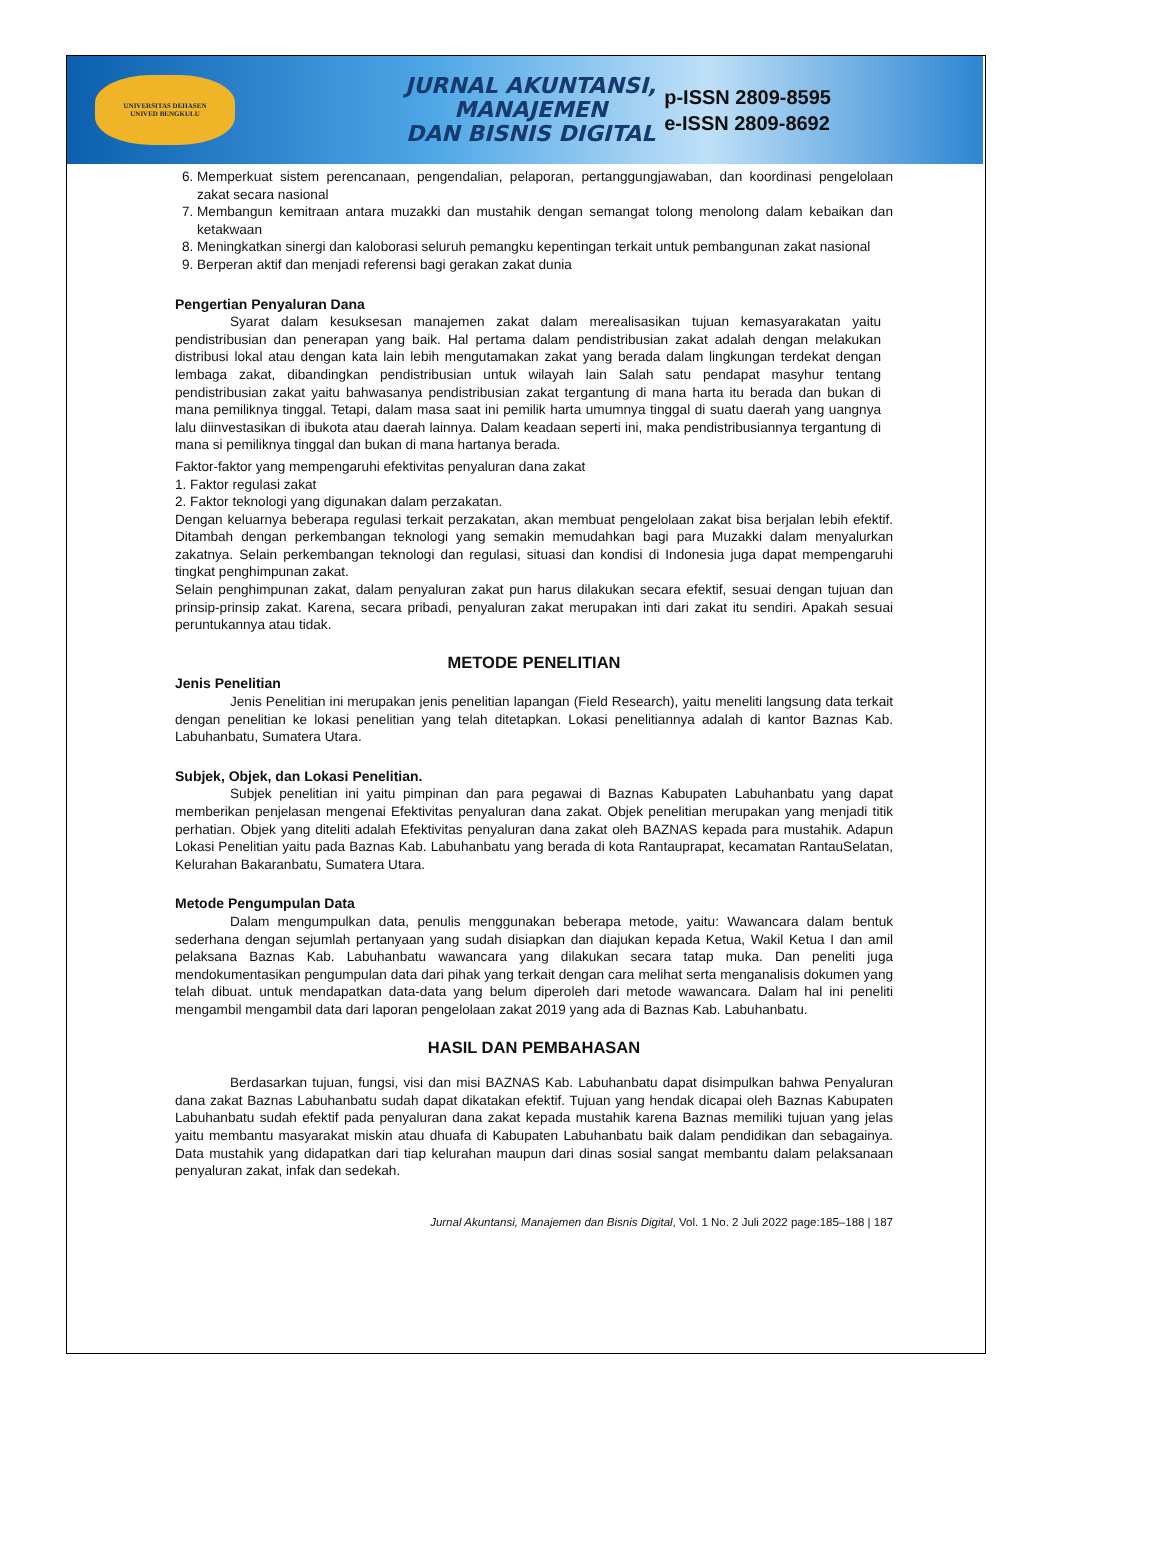UNIVERSITAS DEHASEN
UNIVED BENGKULU
JURNAL AKUNTANSI,
MANAJEMEN
DAN BISNIS DIGITAL
p-ISSN 2809-8595
e-ISSN 2809-8692
6. Memperkuat sistem perencanaan, pengendalian, pelaporan, pertanggungjawaban, dan koordinasi pengelolaan zakat secara nasional
7. Membangun kemitraan antara muzakki dan mustahik dengan semangat tolong menolong dalam kebaikan dan ketakwaan
8. Meningkatkan sinergi dan kaloborasi seluruh pemangku kepentingan terkait untuk pembangunan zakat nasional
9. Berperan aktif dan menjadi referensi bagi gerakan zakat dunia
Pengertian Penyaluran Dana
Syarat dalam kesuksesan manajemen zakat dalam merealisasikan tujuan kemasyarakatan yaitu pendistribusian dan penerapan yang baik. Hal pertama dalam pendistribusian zakat adalah dengan melakukan distribusi lokal atau dengan kata lain lebih mengutamakan zakat yang berada dalam lingkungan terdekat dengan lembaga zakat, dibandingkan pendistribusian untuk wilayah lain Salah satu pendapat masyhur tentang pendistribusian zakat yaitu bahwasanya pendistribusian zakat tergantung di mana harta itu berada dan bukan di mana pemiliknya tinggal. Tetapi, dalam masa saat ini pemilik harta umumnya tinggal di suatu daerah yang uangnya lalu diinvestasikan di ibukota atau daerah lainnya. Dalam keadaan seperti ini, maka pendistribusiannya tergantung di mana si pemiliknya tinggal dan bukan di mana hartanya berada.
Faktor-faktor yang mempengaruhi efektivitas penyaluran dana zakat
1. Faktor regulasi zakat
2. Faktor teknologi yang digunakan dalam perzakatan.
Dengan keluarnya beberapa regulasi terkait perzakatan, akan membuat pengelolaan zakat bisa berjalan lebih efektif. Ditambah dengan perkembangan teknologi yang semakin memudahkan bagi para Muzakki dalam menyalurkan zakatnya. Selain perkembangan teknologi dan regulasi, situasi dan kondisi di Indonesia juga dapat mempengaruhi tingkat penghimpunan zakat.
Selain penghimpunan zakat, dalam penyaluran zakat pun harus dilakukan secara efektif, sesuai dengan tujuan dan prinsip-prinsip zakat. Karena, secara pribadi, penyaluran zakat merupakan inti dari zakat itu sendiri. Apakah sesuai peruntukannya atau tidak.
METODE PENELITIAN
Jenis Penelitian
Jenis Penelitian ini merupakan jenis penelitian lapangan (Field Research), yaitu meneliti langsung data terkait dengan penelitian ke lokasi penelitian yang telah ditetapkan. Lokasi penelitiannya adalah di kantor Baznas Kab. Labuhanbatu, Sumatera Utara.
Subjek, Objek, dan Lokasi Penelitian.
Subjek penelitian ini yaitu pimpinan dan para pegawai di Baznas Kabupaten Labuhanbatu yang dapat memberikan penjelasan mengenai Efektivitas penyaluran dana zakat. Objek penelitian merupakan yang menjadi titik perhatian. Objek yang diteliti adalah Efektivitas penyaluran dana zakat oleh BAZNAS kepada para mustahik. Adapun Lokasi Penelitian yaitu pada Baznas Kab. Labuhanbatu yang berada di kota Rantauprapat, kecamatan RantauSelatan, Kelurahan Bakaranbatu, Sumatera Utara.
Metode Pengumpulan Data
Dalam mengumpulkan data, penulis menggunakan beberapa metode, yaitu: Wawancara dalam bentuk sederhana dengan sejumlah pertanyaan yang sudah disiapkan dan diajukan kepada Ketua, Wakil Ketua I dan amil pelaksana Baznas Kab. Labuhanbatu wawancara yang dilakukan secara tatap muka. Dan peneliti juga mendokumentasikan pengumpulan data dari pihak yang terkait dengan cara melihat serta menganalisis dokumen yang telah dibuat. untuk mendapatkan data-data yang belum diperoleh dari metode wawancara. Dalam hal ini peneliti mengambil mengambil data dari laporan pengelolaan zakat 2019 yang ada di Baznas Kab. Labuhanbatu.
HASIL DAN PEMBAHASAN
Berdasarkan tujuan, fungsi, visi dan misi BAZNAS Kab. Labuhanbatu dapat disimpulkan bahwa Penyaluran dana zakat Baznas Labuhanbatu sudah dapat dikatakan efektif. Tujuan yang hendak dicapai oleh Baznas Kabupaten Labuhanbatu sudah efektif pada penyaluran dana zakat kepada mustahik karena Baznas memiliki tujuan yang jelas yaitu membantu masyarakat miskin atau dhuafa di Kabupaten Labuhanbatu baik dalam pendidikan dan sebagainya. Data mustahik yang didapatkan dari tiap kelurahan maupun dari dinas sosial sangat membantu dalam pelaksanaan penyaluran zakat, infak dan sedekah.
Jurnal Akuntansi, Manajemen dan Bisnis Digital, Vol. 1 No. 2 Juli 2022 page:185–188 | 187